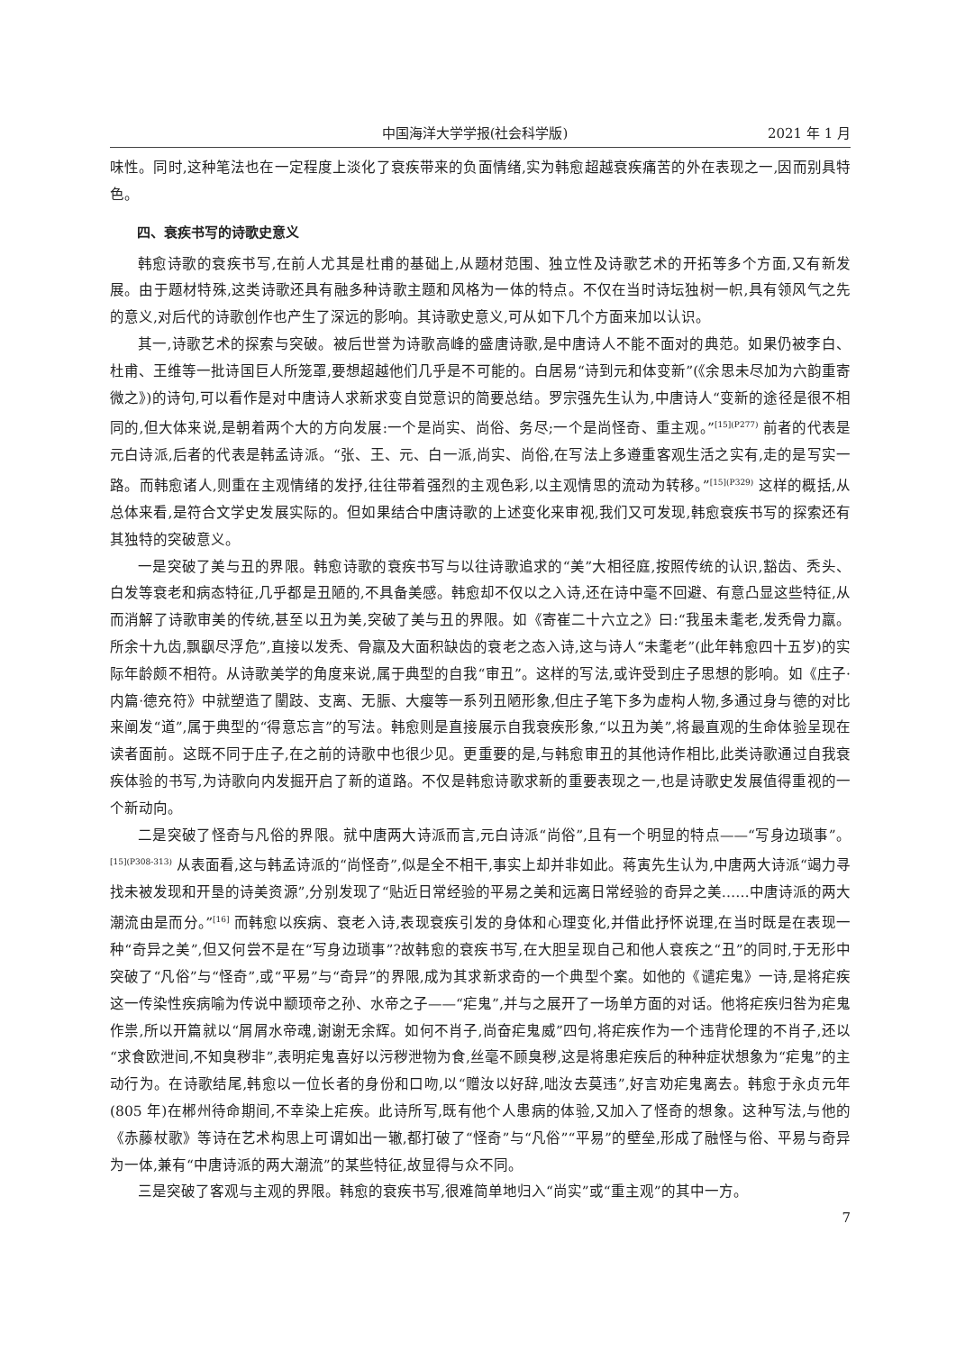中国海洋大学学报(社会科学版) 2021 年 1 月
味性。同时,这种笔法也在一定程度上淡化了衰疾带来的负面情绪,实为韩愈超越衰疾痛苦的外在表现之一,因而别具特色。
四、衰疾书写的诗歌史意义
韩愈诗歌的衰疾书写,在前人尤其是杜甫的基础上,从题材范围、独立性及诗歌艺术的开拓等多个方面,又有新发展。由于题材特殊,这类诗歌还具有融多种诗歌主题和风格为一体的特点。不仅在当时诗坛独树一帜,具有领风气之先的意义,对后代的诗歌创作也产生了深远的影响。其诗歌史意义,可从如下几个方面来加以认识。
其一,诗歌艺术的探索与突破。被后世誉为诗歌高峰的盛唐诗歌,是中唐诗人不能不面对的典范。如果仍被李白、杜甫、王维等一批诗国巨人所笼罩,要想超越他们几乎是不可能的。白居易“诗到元和体变新”(《余思未尽加为六韵重寄微之》)的诗句,可以看作是对中唐诗人求新求变自觉意识的简要总结。罗宗强先生认为,中唐诗人“变新的途径是很不相同的,但大体来说,是朝着两个大的方向发展:一个是尚实、尚俗、务尽;一个是尚怪奇、重主观。”<sup>[15](P277)</sup> 前者的代表是元白诗派,后者的代表是韩孟诗派。“张、王、元、白一派,尚实、尚俗,在写法上多遵重客观生活之实有,走的是写实一路。而韩愈诸人,则重在主观情绪的发抒,往往带着强烈的主观色彩,以主观情思的流动为转移。”<sup>[15](P329)</sup> 这样的概括,从总体来看,是符合文学史发展实际的。但如果结合中唐诗歌的上述变化来审视,我们又可发现,韩愈衰疾书写的探索还有其独特的突破意义。
一是突破了美与丑的界限。韩愈诗歌的衰疾书写与以往诗歌追求的“美”大相径庭,按照传统的认识,豁齿、秃头、白发等衰老和病态特征,几乎都是丑陋的,不具备美感。韩愈却不仅以之入诗,还在诗中毫不回避、有意凸显这些特征,从而消解了诗歌审美的传统,甚至以丑为美,突破了美与丑的界限。如《寄崔二十六立之》曰:“我虽未耄老,发秃骨力羸。所余十九齿,飘飖尽浮危”,直接以发秃、骨羸及大面积缺齿的衰老之态入诗,这与诗人“未耄老”(此年韩愈四十五岁)的实际年龄颇不相符。从诗歌美学的角度来说,属于典型的自我“审丑”。这样的写法,或许受到庄子思想的影响。如《庄子·内篇·德充符》中就塑造了闉跂、支离、无脤、大瘿等一系列丑陋形象,但庄子笔下多为虚构人物,多通过身与德的对比来阐发“道”,属于典型的“得意忘言”的写法。韩愈则是直接展示自我衰疾形象,“以丑为美”,将最直观的生命体验呈现在读者面前。这既不同于庄子,在之前的诗歌中也很少见。更重要的是,与韩愈审丑的其他诗作相比,此类诗歌通过自我衰疾体验的书写,为诗歌向内发掘开启了新的道路。不仅是韩愈诗歌求新的重要表现之一,也是诗歌史发展值得重视的一个新动向。
二是突破了怪奇与凡俗的界限。就中唐两大诗派而言,元白诗派“尚俗”,且有一个明显的特点——“写身边琐事”。<sup>[15](P308-313)</sup> 从表面看,这与韩孟诗派的“尚怪奇”,似是全不相干,事实上却并非如此。蒋寅先生认为,中唐两大诗派“竭力寻找未被发现和开垦的诗美资源”,分别发现了“贴近日常经验的平易之美和远离日常经验的奇异之美……中唐诗派的两大潮流由是而分。”<sup>[16]</sup> 而韩愈以疾病、衰老入诗,表现衰疾引发的身体和心理变化,并借此抒怀说理,在当时既是在表现一种“奇异之美”,但又何尝不是在“写身边琐事”?故韩愈的衰疾书写,在大胆呈现自己和他人衰疾之“丑”的同时,于无形中突破了“凡俗”与“怪奇”,或“平易”与“奇异”的界限,成为其求新求奇的一个典型个案。如他的《谴疟鬼》一诗,是将疟疾这一传染性疾病喻为传说中颛顼帝之孙、水帝之子——“疟鬼”,并与之展开了一场单方面的对话。他将疟疾归咎为疟鬼作祟,所以开篇就以“屑屑水帝魂,谢谢无余辉。如何不肖子,尚奋疟鬼威”四句,将疟疾作为一个违背伦理的不肖子,还以“求食欧泄间,不知臭秽非”,表明疟鬼喜好以污秽泄物为食,丝毫不顾臭秽,这是将患疟疾后的种种症状想象为“疟鬼”的主动行为。在诗歌结尾,韩愈以一位长者的身份和口吻,以“赠汝以好辞,咄汝去莫违”,好言劝疟鬼离去。韩愈于永贞元年(805 年)在郴州待命期间,不幸染上疟疾。此诗所写,既有他个人患病的体验,又加入了怪奇的想象。这种写法,与他的《赤藤杖歌》等诗在艺术构思上可谓如出一辙,都打破了“怪奇”与“凡俗”“平易”的壁垒,形成了融怪与俗、平易与奇异为一体,兼有“中唐诗派的两大潮流”的某些特征,故显得与众不同。
三是突破了客观与主观的界限。韩愈的衰疾书写,很难简单地归入“尚实”或“重主观”的其中一方。
7